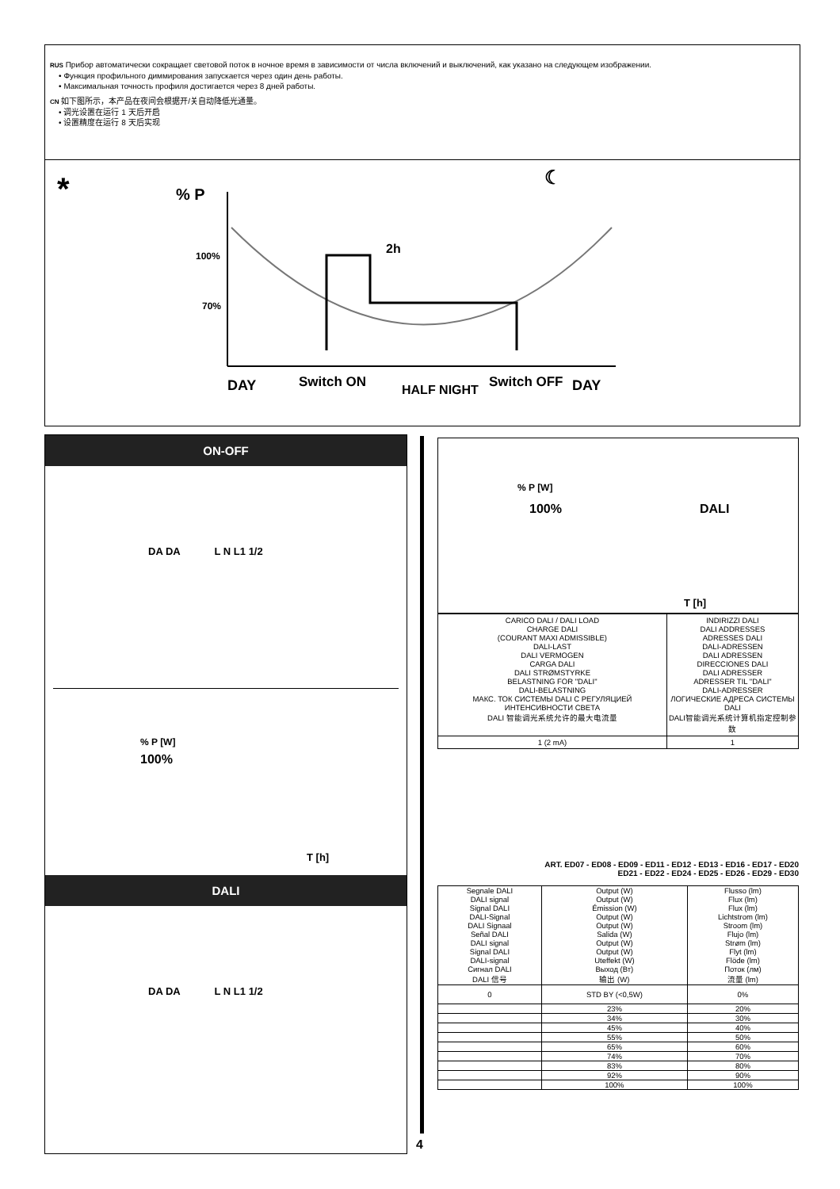RUS Прибор автоматически сокращает световой поток в ночное время в зависимости от числа включений и выключений, как указано на следующем изображении.
• Функция профильного диммирования запускается через один день работы.
• Максимальная точность профиля достигается через 8 дней работы.
CN 如下图所示，本产品在夜间会根据开/关自动降低光通量。
• 调光设置在运行 1 天后开启
• 设置精度在运行 8 天后实现
*
% P
100%
70%
2h
☾
DAY
Switch ON
HALF NIGHT
Switch OFF
DAY
ON-OFF
DA DA L N L1 1/2
% P [W]
100%
T [h]
DALI
DA DA L N L1 1/2
% P [W]
100% DALI
T [h]
| CARICO DALI / DALI LOAD CHARGE DALI (COURANT MAXI ADMISSIBLE) DALI-LAST DALI VERMOGEN CARGA DALI DALI STRØMSTYRKE BELASTNING FOR "DALI" DALI-BELASTNING МАКС. ТОК СИСТЕМЫ DALI С РЕГУЛЯЦИЕЙ ИНТЕНСИВНОСТИ СВЕТА DALI 智能调光系统允许的最大电流量 | INDIRIZZI DALI DALI ADDRESSES ADRESSES DALI DALI-ADRESSEN DALI ADRESSEN DIRECCIONES DALI DALI ADRESSER ADRESSER TIL "DALI" DALI-ADRESSER ЛОГИЧЕСКИЕ АДРЕСА СИСТЕМЫ DALI DALI智能调光系统计算机指定控制参数 |
| 1 (2 mA) | 1 |
ART. ED07 - ED08 - ED09 - ED11 - ED12 - ED13 - ED16 - ED17 - ED20
ED21 - ED22 - ED24 - ED25 - ED26 - ED29 - ED30
| Segnale DALI DALI signal Signal DALI DALI-Signal DALI Signaal Señal DALI DALI signal Signal DALI DALI-signal Сигнал DALI DALI 信号 | Output (W) Output (W) Émission (W) Output (W) Output (W) Salida (W) Output (W) Output (W) Uteffekt (W) Выход (Вт) 输出 (W) | Flusso (lm) Flux (lm) Flux (lm) Lichtstrom (lm) Stroom (lm) Flujo (lm) Strøm (lm) Flyt (lm) Flöde (lm) Поток (лм) 流量 (lm) |
| 0 | STD BY (<0,5W) | 0% |
| | 23% | 20% |
| | 34% | 30% |
| | 45% | 40% |
| | 55% | 50% |
| | 65% | 60% |
| | 74% | 70% |
| | 83% | 80% |
| | 92% | 90% |
| | 100% | 100% |
4